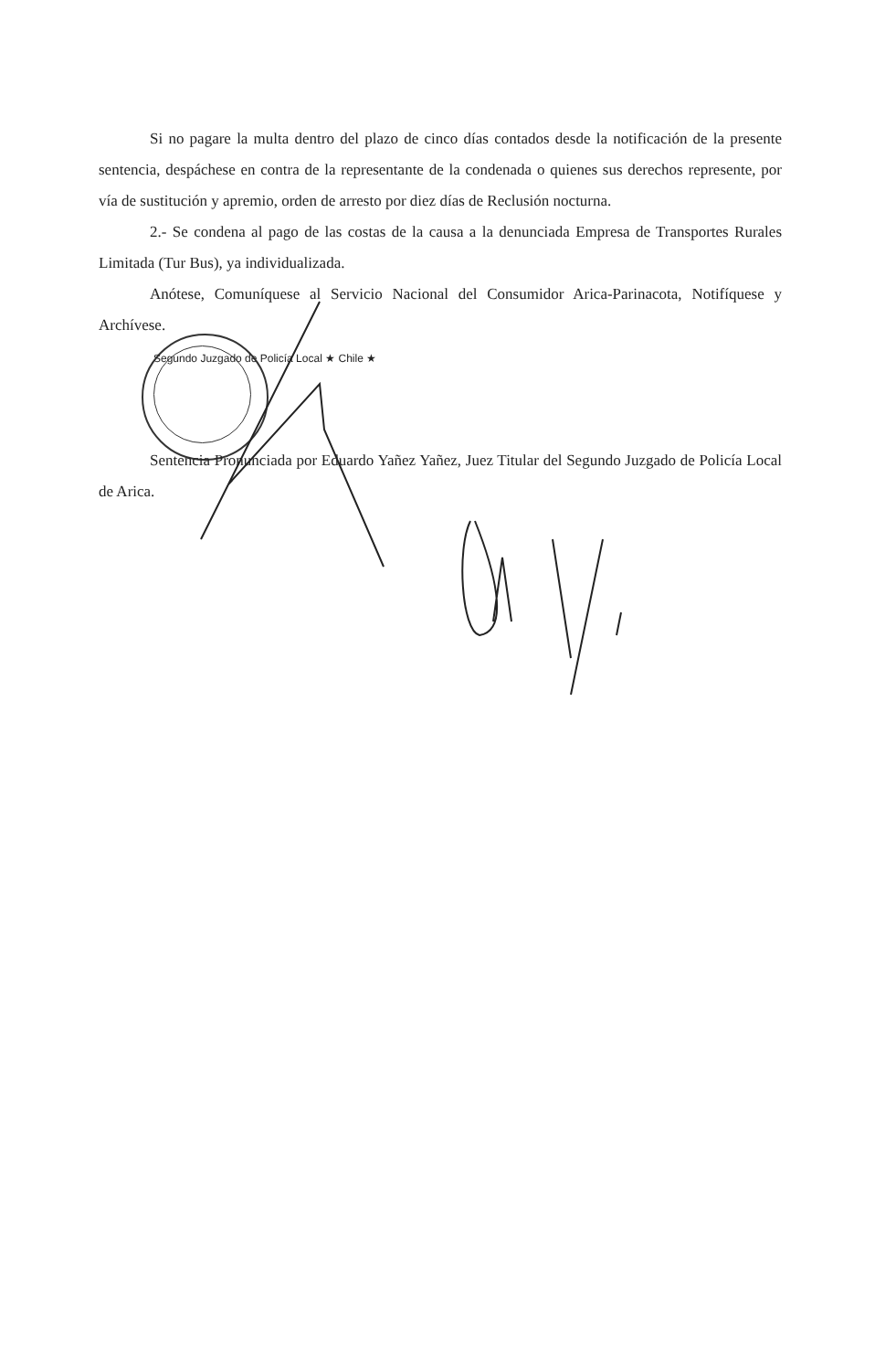Si no pagare la multa dentro del plazo de cinco días contados desde la notificación de la presente sentencia, despáchese en contra de la representante de la condenada o quienes sus derechos represente, por vía de sustitución y apremio, orden de arresto por diez días de Reclusión nocturna.
2.- Se condena al pago de las costas de la causa a la denunciada Empresa de Transportes Rurales Limitada (Tur Bus), ya individualizada.
Anótese, Comuníquese al Servicio Nacional del Consumidor Arica-Parinacota, Notifíquese y Archívese.
Segundo Juzgado de Policía Local ★ Chile ★
Sentencia Pronunciada por Eduardo Yañez Yañez, Juez Titular del Segundo Juzgado de Policía Local de Arica.